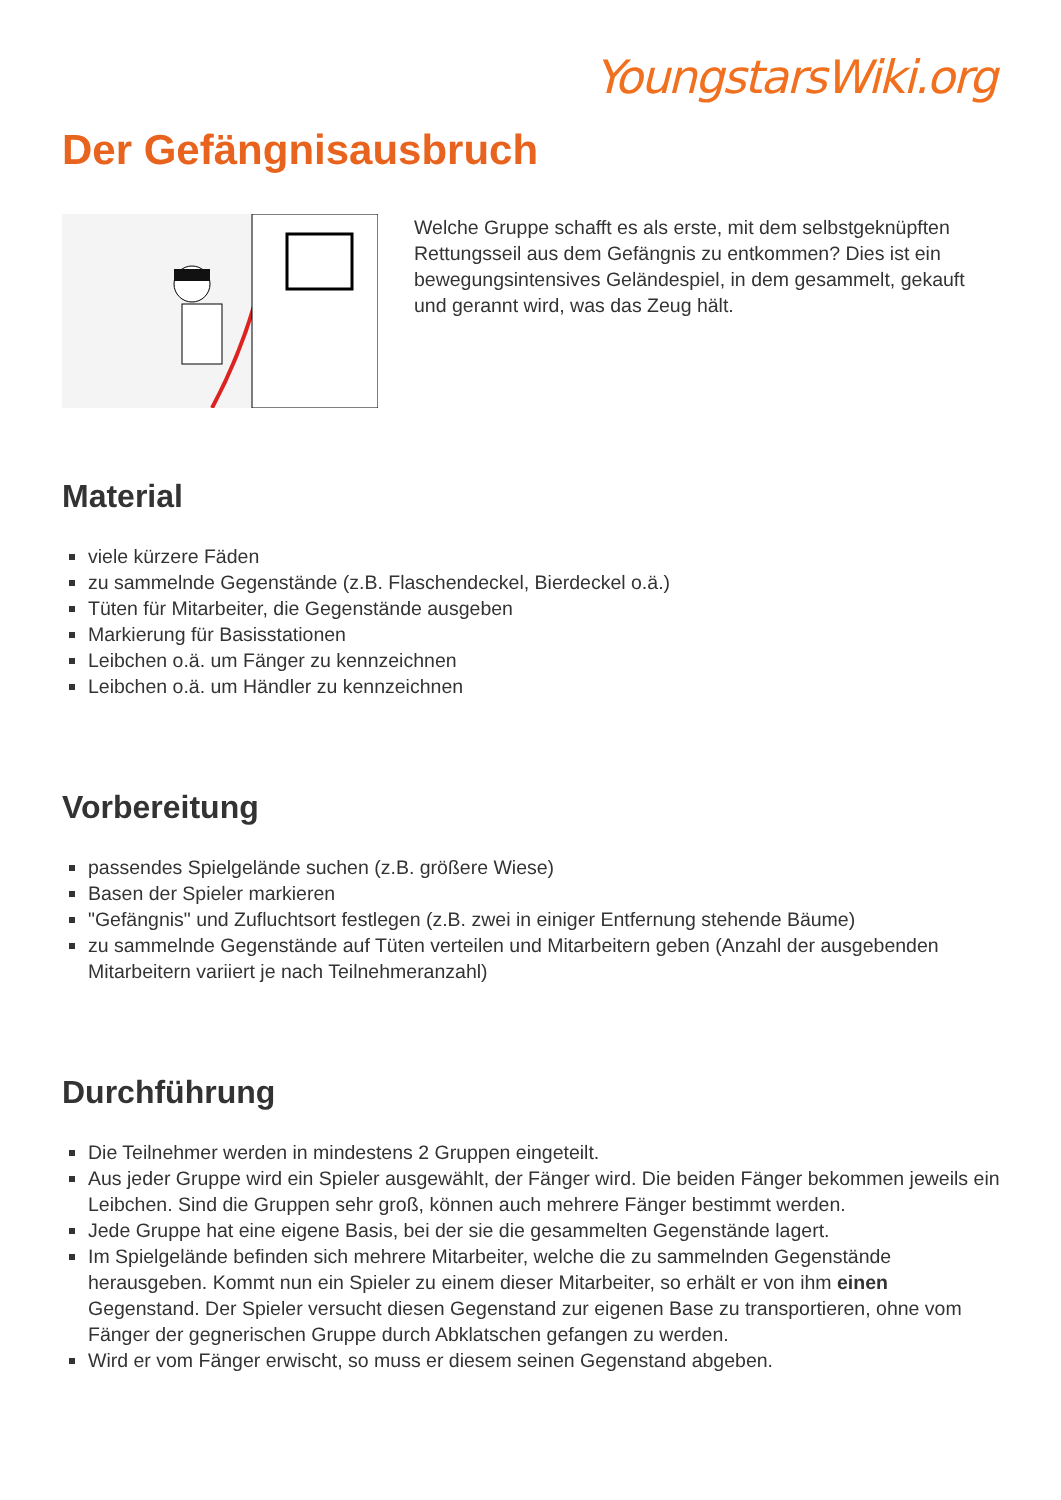YoungstarsWiki.org
Der Gefängnisausbruch
Welche Gruppe schafft es als erste, mit dem selbstgeknüpften Rettungsseil aus dem Gefängnis zu entkommen? Dies ist ein bewegungsintensives Geländespiel, in dem gesammelt, gekauft und gerannt wird, was das Zeug hält.
Material
viele kürzere Fäden
zu sammelnde Gegenstände (z.B. Flaschendeckel, Bierdeckel o.ä.)
Tüten für Mitarbeiter, die Gegenstände ausgeben
Markierung für Basisstationen
Leibchen o.ä. um Fänger zu kennzeichnen
Leibchen o.ä. um Händler zu kennzeichnen
Vorbereitung
passendes Spielgelände suchen (z.B. größere Wiese)
Basen der Spieler markieren
"Gefängnis" und Zufluchtsort festlegen (z.B. zwei in einiger Entfernung stehende Bäume)
zu sammelnde Gegenstände auf Tüten verteilen und Mitarbeitern geben (Anzahl der ausgebenden Mitarbeitern variiert je nach Teilnehmeranzahl)
Durchführung
Die Teilnehmer werden in mindestens 2 Gruppen eingeteilt.
Aus jeder Gruppe wird ein Spieler ausgewählt, der Fänger wird. Die beiden Fänger bekommen jeweils ein Leibchen. Sind die Gruppen sehr groß, können auch mehrere Fänger bestimmt werden.
Jede Gruppe hat eine eigene Basis, bei der sie die gesammelten Gegenstände lagert.
Im Spielgelände befinden sich mehrere Mitarbeiter, welche die zu sammelnden Gegenstände herausgeben. Kommt nun ein Spieler zu einem dieser Mitarbeiter, so erhält er von ihm einen Gegenstand. Der Spieler versucht diesen Gegenstand zur eigenen Base zu transportieren, ohne vom Fänger der gegnerischen Gruppe durch Abklatschen gefangen zu werden.
Wird er vom Fänger erwischt, so muss er diesem seinen Gegenstand abgeben.